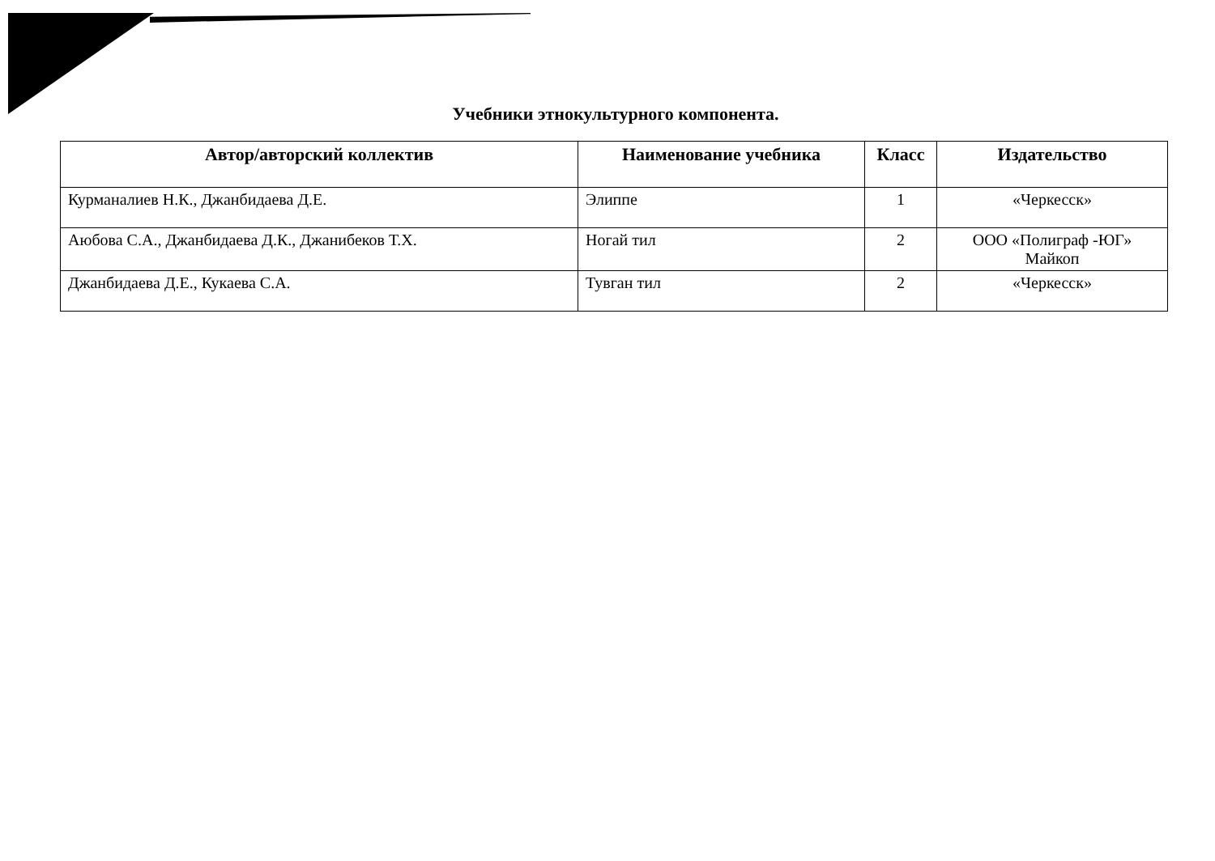Учебники этнокультурного компонента.
| Автор/авторский коллектив | Наименование учебника | Класс | Издательство |
| --- | --- | --- | --- |
| Курманалиев Н.К., Джанбидаева Д.Е. | Элиппе | 1 | «Черкесск» |
| Аюбова С.А., Джанбидаева Д.К., Джанибеков Т.Х. | Ногай тил | 2 | ООО «Полиграф -ЮГ» Майкоп |
| Джанбидаева Д.Е., Кукаева С.А. | Тувган тил | 2 | «Черкесск» |